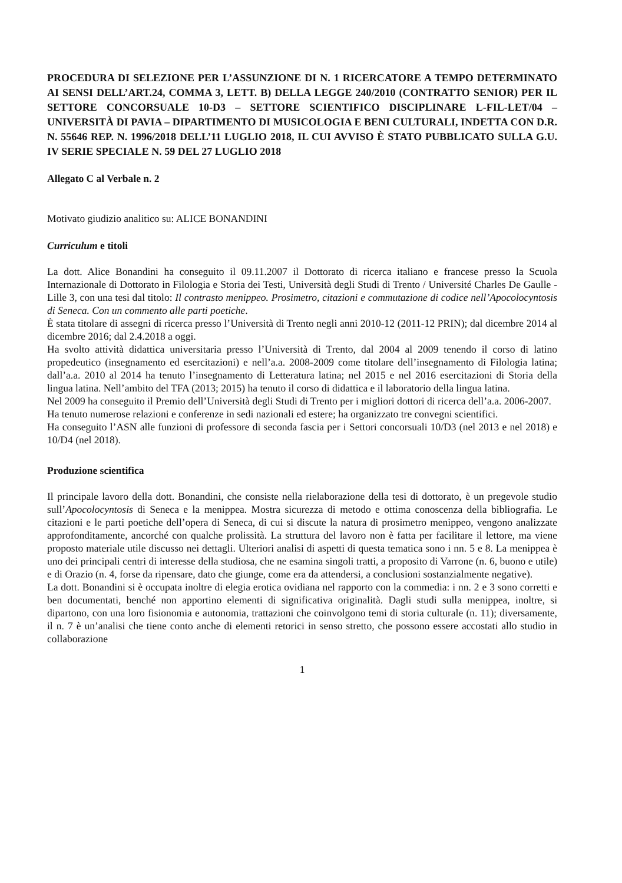PROCEDURA DI SELEZIONE PER L’ASSUNZIONE DI N. 1 RICERCATORE A TEMPO DETERMINATO AI SENSI DELL’ART.24, COMMA 3, LETT. B) DELLA LEGGE 240/2010 (CONTRATTO SENIOR) PER IL SETTORE CONCORSUALE 10-D3 – SETTORE SCIENTIFICO DISCIPLINARE L-FIL-LET/04 – UNIVERSITÀ DI PAVIA – DIPARTIMENTO DI MUSICOLOGIA E BENI CULTURALI, INDETTA CON D.R. N. 55646 REP. N. 1996/2018 DELL’11 LUGLIO 2018, IL CUI AVVISO È STATO PUBBLICATO SULLA G.U. IV SERIE SPECIALE N. 59 DEL 27 LUGLIO 2018
Allegato C al Verbale n. 2
Motivato giudizio analitico su: ALICE BONANDINI
Curriculum e titoli
La dott. Alice Bonandini ha conseguito il 09.11.2007 il Dottorato di ricerca italiano e francese presso la Scuola Internazionale di Dottorato in Filologia e Storia dei Testi, Università degli Studi di Trento / Université Charles De Gaulle - Lille 3, con una tesi dal titolo: Il contrasto menippeo. Prosimetro, citazioni e commutazione di codice nell’Apocolocyntosis di Seneca. Con un commento alle parti poetiche.
È stata titolare di assegni di ricerca presso l’Università di Trento negli anni 2010-12 (2011-12 PRIN); dal dicembre 2014 al dicembre 2016; dal 2.4.2018 a oggi.
Ha svolto attività didattica universitaria presso l’Università di Trento, dal 2004 al 2009 tenendo il corso di latino propedeutico (insegnamento ed esercitazioni) e nell’a.a. 2008-2009 come titolare dell’insegnamento di Filologia latina; dall’a.a. 2010 al 2014 ha tenuto l’insegnamento di Letteratura latina; nel 2015 e nel 2016 esercitazioni di Storia della lingua latina. Nell’ambito del TFA (2013; 2015) ha tenuto il corso di didattica e il laboratorio della lingua latina.
Nel 2009 ha conseguito il Premio dell’Università degli Studi di Trento per i migliori dottori di ricerca dell’a.a. 2006-2007.
Ha tenuto numerose relazioni e conferenze in sedi nazionali ed estere; ha organizzato tre convegni scientifici.
Ha conseguito l’ASN alle funzioni di professore di seconda fascia per i Settori concorsuali 10/D3 (nel 2013 e nel 2018) e 10/D4 (nel 2018).
Produzione scientifica
Il principale lavoro della dott. Bonandini, che consiste nella rielaborazione della tesi di dottorato, è un pregevole studio sull’Apocolocyntosis di Seneca e la menippea. Mostra sicurezza di metodo e ottima conoscenza della bibliografia. Le citazioni e le parti poetiche dell’opera di Seneca, di cui si discute la natura di prosimetro menippeo, vengono analizzate approfonditamente, ancorché con qualche prolissità. La struttura del lavoro non è fatta per facilitare il lettore, ma viene proposto materiale utile discusso nei dettagli. Ulteriori analisi di aspetti di questa tematica sono i nn. 5 e 8. La menippea è uno dei principali centri di interesse della studiosa, che ne esamina singoli tratti, a proposito di Varrone (n. 6, buono e utile) e di Orazio (n. 4, forse da ripensare, dato che giunge, come era da attendersi, a conclusioni sostanzialmente negative).
La dott. Bonandini si è occupata inoltre di elegia erotica ovidiana nel rapporto con la commedia: i nn. 2 e 3 sono corretti e ben documentati, benché non apportino elementi di significativa originalità. Dagli studi sulla menippea, inoltre, si dipartono, con una loro fisionomia e autonomia, trattazioni che coinvolgono temi di storia culturale (n. 11); diversamente, il n. 7 è un’analisi che tiene conto anche di elementi retorici in senso stretto, che possono essere accostati allo studio in collaborazione
1